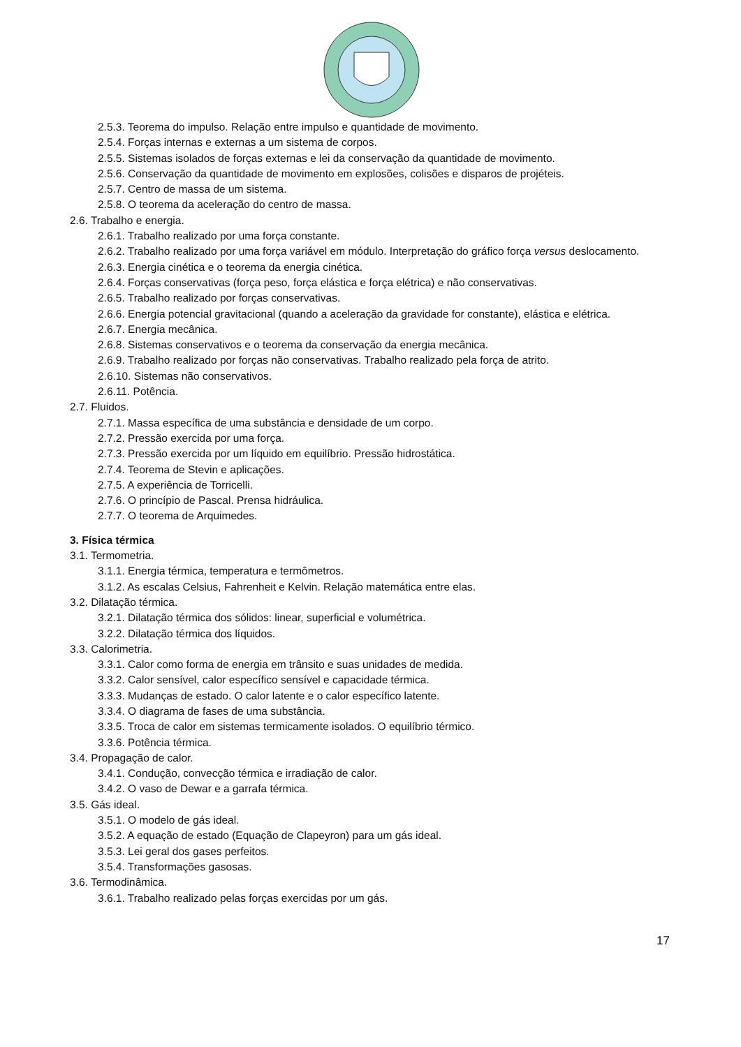2.5.3. Teorema do impulso. Relação entre impulso e quantidade de movimento.
2.5.4. Forças internas e externas a um sistema de corpos.
2.5.5. Sistemas isolados de forças externas e lei da conservação da quantidade de movimento.
2.5.6. Conservação da quantidade de movimento em explosões, colisões e disparos de projéteis.
2.5.7. Centro de massa de um sistema.
2.5.8. O teorema da aceleração do centro de massa.
2.6. Trabalho e energia.
2.6.1. Trabalho realizado por uma força constante.
2.6.2. Trabalho realizado por uma força variável em módulo. Interpretação do gráfico força versus deslocamento.
2.6.3. Energia cinética e o teorema da energia cinética.
2.6.4. Forças conservativas (força peso, força elástica e força elétrica) e não conservativas.
2.6.5. Trabalho realizado por forças conservativas.
2.6.6. Energia potencial gravitacional (quando a aceleração da gravidade for constante), elástica e elétrica.
2.6.7. Energia mecânica.
2.6.8. Sistemas conservativos e o teorema da conservação da energia mecânica.
2.6.9. Trabalho realizado por forças não conservativas. Trabalho realizado pela força de atrito.
2.6.10. Sistemas não conservativos.
2.6.11. Potência.
2.7. Fluidos.
2.7.1. Massa específica de uma substância e densidade de um corpo.
2.7.2. Pressão exercida por uma força.
2.7.3. Pressão exercida por um líquido em equilíbrio. Pressão hidrostática.
2.7.4. Teorema de Stevin e aplicações.
2.7.5. A experiência de Torricelli.
2.7.6. O princípio de Pascal. Prensa hidráulica.
2.7.7. O teorema de Arquimedes.
3. Física térmica
3.1. Termometria.
3.1.1. Energia térmica, temperatura e termômetros.
3.1.2. As escalas Celsius, Fahrenheit e Kelvin. Relação matemática entre elas.
3.2. Dilatação térmica.
3.2.1. Dilatação térmica dos sólidos: linear, superficial e volumétrica.
3.2.2. Dilatação térmica dos líquidos.
3.3. Calorimetria.
3.3.1. Calor como forma de energia em trânsito e suas unidades de medida.
3.3.2. Calor sensível, calor específico sensível e capacidade térmica.
3.3.3. Mudanças de estado. O calor latente e o calor específico latente.
3.3.4. O diagrama de fases de uma substância.
3.3.5. Troca de calor em sistemas termicamente isolados. O equilíbrio térmico.
3.3.6. Potência térmica.
3.4. Propagação de calor.
3.4.1. Condução, convecção térmica e irradiação de calor.
3.4.2. O vaso de Dewar e a garrafa térmica.
3.5. Gás ideal.
3.5.1. O modelo de gás ideal.
3.5.2. A equação de estado (Equação de Clapeyron) para um gás ideal.
3.5.3. Lei geral dos gases perfeitos.
3.5.4. Transformações gasosas.
3.6. Termodinâmica.
3.6.1. Trabalho realizado pelas forças exercidas por um gás.
17